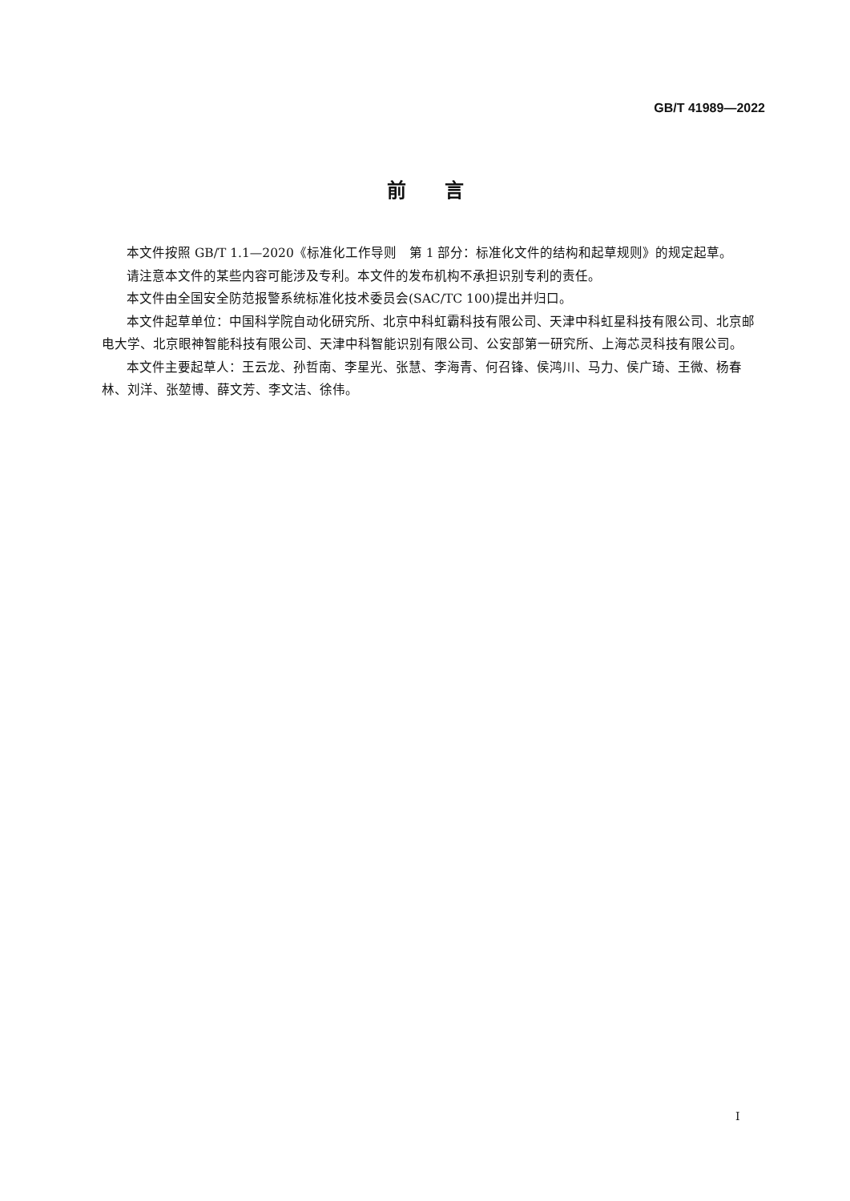GB/T 41989—2022
前　　言
本文件按照 GB/T 1.1—2020《标准化工作导则　第 1 部分：标准化文件的结构和起草规则》的规定起草。
请注意本文件的某些内容可能涉及专利。本文件的发布机构不承担识别专利的责任。
本文件由全国安全防范报警系统标准化技术委员会(SAC/TC 100)提出并归口。
本文件起草单位：中国科学院自动化研究所、北京中科虹霸科技有限公司、天津中科虹星科技有限公司、北京邮电大学、北京眼神智能科技有限公司、天津中科智能识别有限公司、公安部第一研究所、上海芯灵科技有限公司。
本文件主要起草人：王云龙、孙哲南、李星光、张慧、李海青、何召锋、侯鸿川、马力、侯广琦、王微、杨春林、刘洋、张堃博、薛文芳、李文洁、徐伟。
I